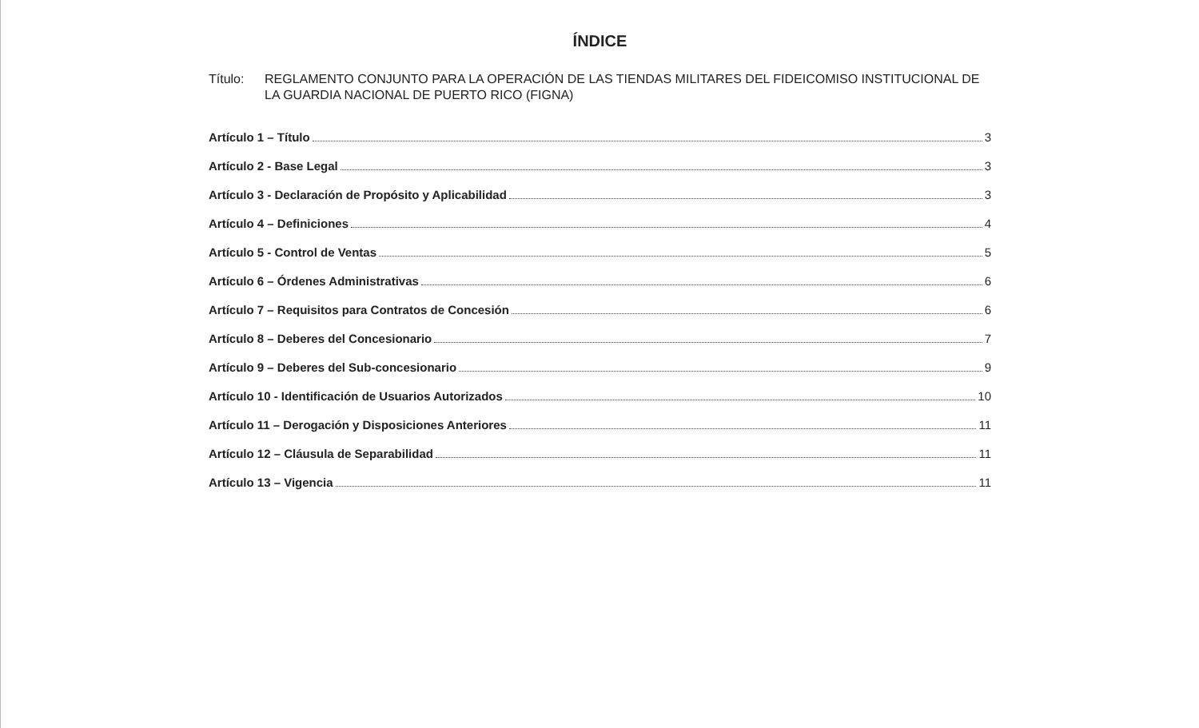ÍNDICE
Título: REGLAMENTO CONJUNTO PARA LA OPERACIÓN DE LAS TIENDAS MILITARES DEL FIDEICOMISO INSTITUCIONAL DE LA GUARDIA NACIONAL DE PUERTO RICO (FIGNA)
Artículo 1 – Título 3
Artículo 2 - Base Legal 3
Artículo 3 - Declaración de Propósito y Aplicabilidad 3
Artículo 4 – Definiciones 4
Artículo 5 - Control de Ventas 5
Artículo 6 – Órdenes Administrativas 6
Artículo 7 – Requisitos para Contratos de Concesión 6
Artículo 8 – Deberes del Concesionario 7
Artículo 9 – Deberes del Sub-concesionario 9
Artículo 10 - Identificación de Usuarios Autorizados 10
Artículo 11 – Derogación y Disposiciones Anteriores 11
Artículo 12 – Cláusula de Separabilidad 11
Artículo 13 – Vigencia 11